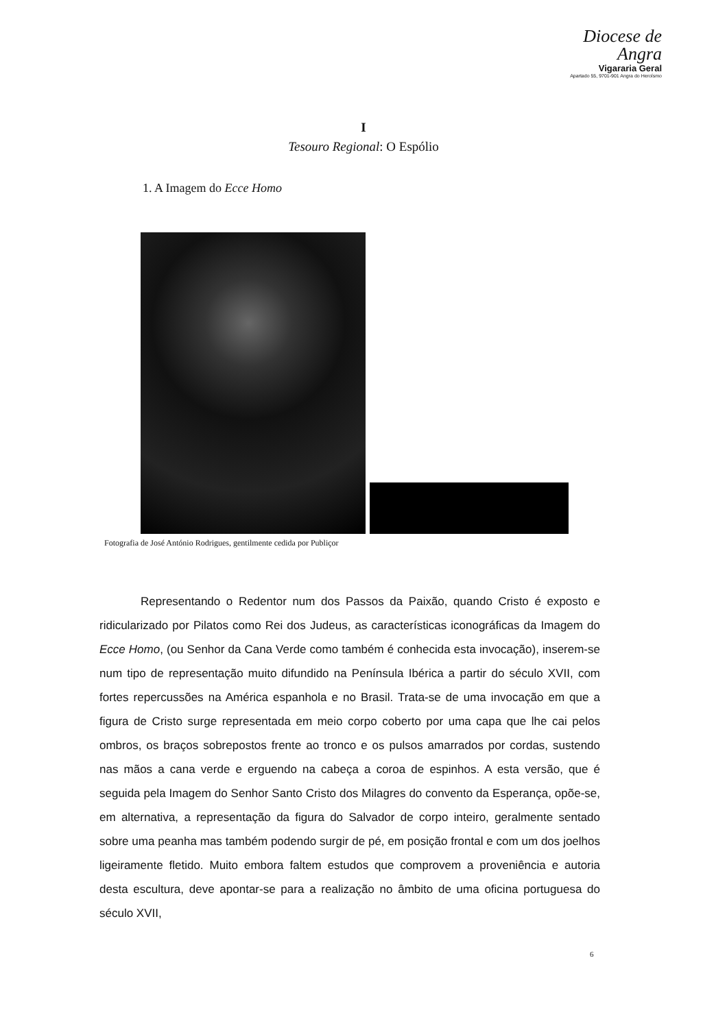Diocese de
Angra
Vigararia Geral
Apartado 55, 9701-901 Angra do Heroísmo
I
Tesouro Regional: O Espólio
1. A Imagem do Ecce Homo
Fotografia de José António Rodrigues, gentilmente cedida por Publiçor
Representando o Redentor num dos Passos da Paixão, quando Cristo é exposto e ridicularizado por Pilatos como Rei dos Judeus, as características iconográficas da Imagem do Ecce Homo, (ou Senhor da Cana Verde como também é conhecida esta invocação), inserem-se num tipo de representação muito difundido na Península Ibérica a partir do século XVII, com fortes repercussões na América espanhola e no Brasil. Trata-se de uma invocação em que a figura de Cristo surge representada em meio corpo coberto por uma capa que lhe cai pelos ombros, os braços sobrepostos frente ao tronco e os pulsos amarrados por cordas, sustendo nas mãos a cana verde e erguendo na cabeça a coroa de espinhos. A esta versão, que é seguida pela Imagem do Senhor Santo Cristo dos Milagres do convento da Esperança, opõe-se, em alternativa, a representação da figura do Salvador de corpo inteiro, geralmente sentado sobre uma peanha mas também podendo surgir de pé, em posição frontal e com um dos joelhos ligeiramente fletido. Muito embora faltem estudos que comprovem a proveniência e autoria desta escultura, deve apontar-se para a realização no âmbito de uma oficina portuguesa do século XVII,
6